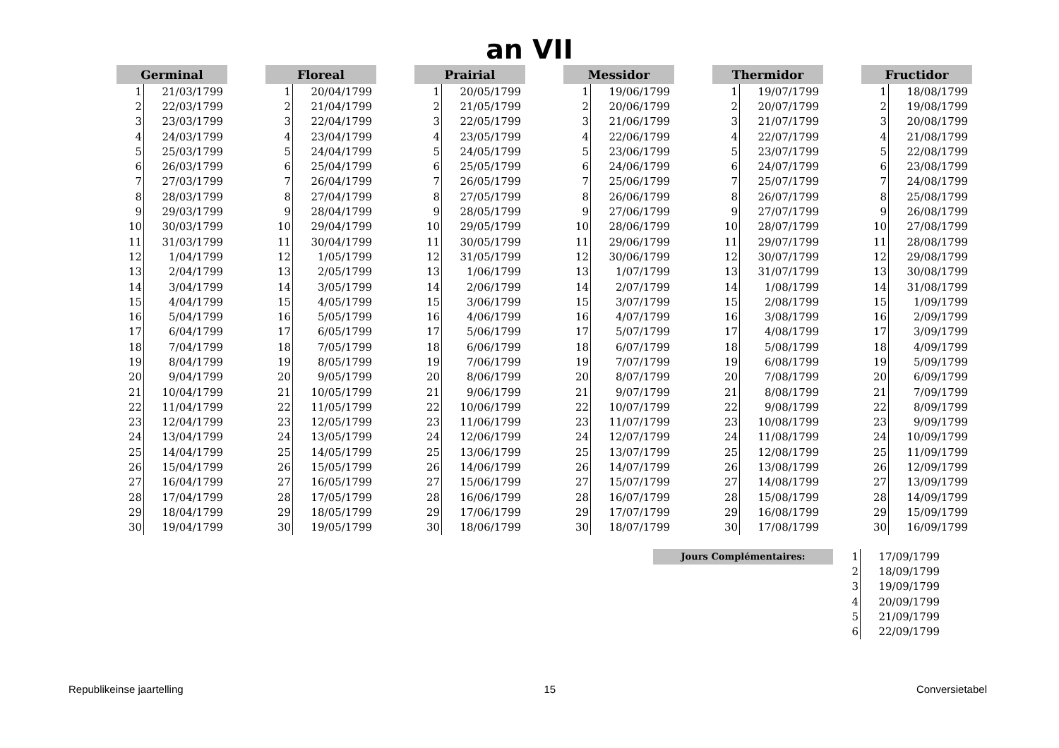an VII
| Germinal | |
| --- | --- |
| 1 | 21/03/1799 |
| 2 | 22/03/1799 |
| 3 | 23/03/1799 |
| 4 | 24/03/1799 |
| 5 | 25/03/1799 |
| 6 | 26/03/1799 |
| 7 | 27/03/1799 |
| 8 | 28/03/1799 |
| 9 | 29/03/1799 |
| 10 | 30/03/1799 |
| 11 | 31/03/1799 |
| 12 | 1/04/1799 |
| 13 | 2/04/1799 |
| 14 | 3/04/1799 |
| 15 | 4/04/1799 |
| 16 | 5/04/1799 |
| 17 | 6/04/1799 |
| 18 | 7/04/1799 |
| 19 | 8/04/1799 |
| 20 | 9/04/1799 |
| 21 | 10/04/1799 |
| 22 | 11/04/1799 |
| 23 | 12/04/1799 |
| 24 | 13/04/1799 |
| 25 | 14/04/1799 |
| 26 | 15/04/1799 |
| 27 | 16/04/1799 |
| 28 | 17/04/1799 |
| 29 | 18/04/1799 |
| 30 | 19/04/1799 |
| Floreal | |
| --- | --- |
| 1 | 20/04/1799 |
| 2 | 21/04/1799 |
| 3 | 22/04/1799 |
| 4 | 23/04/1799 |
| 5 | 24/04/1799 |
| 6 | 25/04/1799 |
| 7 | 26/04/1799 |
| 8 | 27/04/1799 |
| 9 | 28/04/1799 |
| 10 | 29/04/1799 |
| 11 | 30/04/1799 |
| 12 | 1/05/1799 |
| 13 | 2/05/1799 |
| 14 | 3/05/1799 |
| 15 | 4/05/1799 |
| 16 | 5/05/1799 |
| 17 | 6/05/1799 |
| 18 | 7/05/1799 |
| 19 | 8/05/1799 |
| 20 | 9/05/1799 |
| 21 | 10/05/1799 |
| 22 | 11/05/1799 |
| 23 | 12/05/1799 |
| 24 | 13/05/1799 |
| 25 | 14/05/1799 |
| 26 | 15/05/1799 |
| 27 | 16/05/1799 |
| 28 | 17/05/1799 |
| 29 | 18/05/1799 |
| 30 | 19/05/1799 |
| Prairial | |
| --- | --- |
| 1 | 20/05/1799 |
| 2 | 21/05/1799 |
| 3 | 22/05/1799 |
| 4 | 23/05/1799 |
| 5 | 24/05/1799 |
| 6 | 25/05/1799 |
| 7 | 26/05/1799 |
| 8 | 27/05/1799 |
| 9 | 28/05/1799 |
| 10 | 29/05/1799 |
| 11 | 30/05/1799 |
| 12 | 31/05/1799 |
| 13 | 1/06/1799 |
| 14 | 2/06/1799 |
| 15 | 3/06/1799 |
| 16 | 4/06/1799 |
| 17 | 5/06/1799 |
| 18 | 6/06/1799 |
| 19 | 7/06/1799 |
| 20 | 8/06/1799 |
| 21 | 9/06/1799 |
| 22 | 10/06/1799 |
| 23 | 11/06/1799 |
| 24 | 12/06/1799 |
| 25 | 13/06/1799 |
| 26 | 14/06/1799 |
| 27 | 15/06/1799 |
| 28 | 16/06/1799 |
| 29 | 17/06/1799 |
| 30 | 18/06/1799 |
| Messidor | |
| --- | --- |
| 1 | 19/06/1799 |
| 2 | 20/06/1799 |
| 3 | 21/06/1799 |
| 4 | 22/06/1799 |
| 5 | 23/06/1799 |
| 6 | 24/06/1799 |
| 7 | 25/06/1799 |
| 8 | 26/06/1799 |
| 9 | 27/06/1799 |
| 10 | 28/06/1799 |
| 11 | 29/06/1799 |
| 12 | 30/06/1799 |
| 13 | 1/07/1799 |
| 14 | 2/07/1799 |
| 15 | 3/07/1799 |
| 16 | 4/07/1799 |
| 17 | 5/07/1799 |
| 18 | 6/07/1799 |
| 19 | 7/07/1799 |
| 20 | 8/07/1799 |
| 21 | 9/07/1799 |
| 22 | 10/07/1799 |
| 23 | 11/07/1799 |
| 24 | 12/07/1799 |
| 25 | 13/07/1799 |
| 26 | 14/07/1799 |
| 27 | 15/07/1799 |
| 28 | 16/07/1799 |
| 29 | 17/07/1799 |
| 30 | 18/07/1799 |
| Thermidor | |
| --- | --- |
| 1 | 19/07/1799 |
| 2 | 20/07/1799 |
| 3 | 21/07/1799 |
| 4 | 22/07/1799 |
| 5 | 23/07/1799 |
| 6 | 24/07/1799 |
| 7 | 25/07/1799 |
| 8 | 26/07/1799 |
| 9 | 27/07/1799 |
| 10 | 28/07/1799 |
| 11 | 29/07/1799 |
| 12 | 30/07/1799 |
| 13 | 31/07/1799 |
| 14 | 1/08/1799 |
| 15 | 2/08/1799 |
| 16 | 3/08/1799 |
| 17 | 4/08/1799 |
| 18 | 5/08/1799 |
| 19 | 6/08/1799 |
| 20 | 7/08/1799 |
| 21 | 8/08/1799 |
| 22 | 9/08/1799 |
| 23 | 10/08/1799 |
| 24 | 11/08/1799 |
| 25 | 12/08/1799 |
| 26 | 13/08/1799 |
| 27 | 14/08/1799 |
| 28 | 15/08/1799 |
| 29 | 16/08/1799 |
| 30 | 17/08/1799 |
| Fructidor | |
| --- | --- |
| 1 | 18/08/1799 |
| 2 | 19/08/1799 |
| 3 | 20/08/1799 |
| 4 | 21/08/1799 |
| 5 | 22/08/1799 |
| 6 | 23/08/1799 |
| 7 | 24/08/1799 |
| 8 | 25/08/1799 |
| 9 | 26/08/1799 |
| 10 | 27/08/1799 |
| 11 | 28/08/1799 |
| 12 | 29/08/1799 |
| 13 | 30/08/1799 |
| 14 | 31/08/1799 |
| 15 | 1/09/1799 |
| 16 | 2/09/1799 |
| 17 | 3/09/1799 |
| 18 | 4/09/1799 |
| 19 | 5/09/1799 |
| 20 | 6/09/1799 |
| 21 | 7/09/1799 |
| 22 | 8/09/1799 |
| 23 | 9/09/1799 |
| 24 | 10/09/1799 |
| 25 | 11/09/1799 |
| 26 | 12/09/1799 |
| 27 | 13/09/1799 |
| 28 | 14/09/1799 |
| 29 | 15/09/1799 |
| 30 | 16/09/1799 |
Jours Complémentaires:
| 1 | 17/09/1799 |
| 2 | 18/09/1799 |
| 3 | 19/09/1799 |
| 4 | 20/09/1799 |
| 5 | 21/09/1799 |
| 6 | 22/09/1799 |
Republikeinse jaartelling 15 Conversietabel